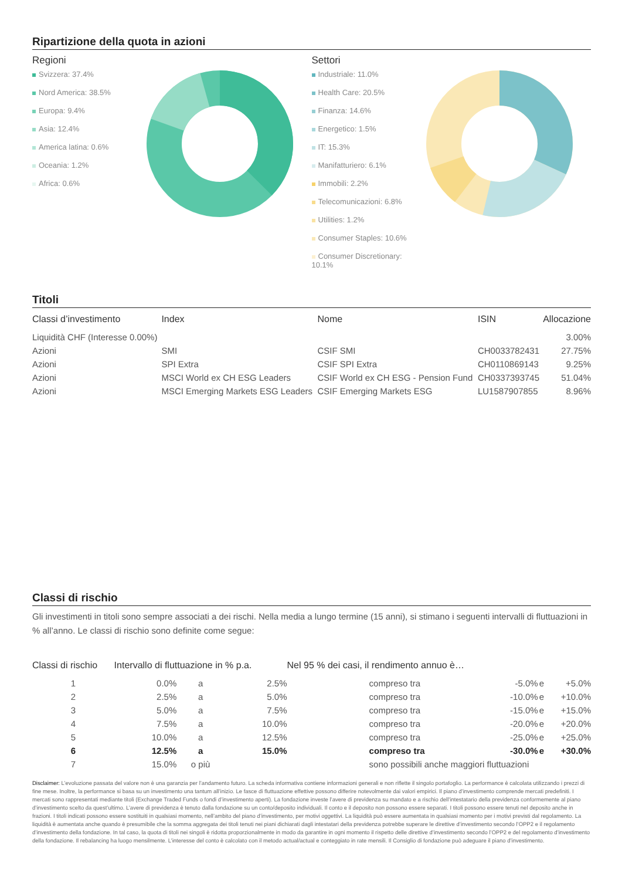Ripartizione della quota in azioni
Regioni
Svizzera: 37.4%
Nord America: 38.5%
Europa: 9.4%
Asia: 12.4%
America latina: 0.6%
Oceania: 1.2%
Africa: 0.6%
Settori
Industriale: 11.0%
Health Care: 20.5%
Finanza: 14.6%
Energetico: 1.5%
IT: 15.3%
Manifatturiero: 6.1%
Immobili: 2.2%
Telecomunicazioni: 6.8%
Utilities: 1.2%
Consumer Staples: 10.6%
Consumer Discretionary: 10.1%
Titoli
| Classi d’investimento | Index | Nome | ISIN | Allocazione |
| --- | --- | --- | --- | --- |
| Liquidità CHF (Interesse 0.00%) | | | | 3.00% |
| Azioni | SMI | CSIF SMI | CH0033782431 | 27.75% |
| Azioni | SPI Extra | CSIF SPI Extra | CH0110869143 | 9.25% |
| Azioni | MSCI World ex CH ESG Leaders | CSIF World ex CH ESG - Pension Fund | CH0337393745 | 51.04% |
| Azioni | MSCI Emerging Markets ESG Leaders | CSIF Emerging Markets ESG | LU1587907855 | 8.96% |
Classi di rischio
Gli investimenti in titoli sono sempre associati a dei rischi. Nella media a lungo termine (15 anni), si stimano i seguenti intervalli di fluttuazioni in % all’anno. Le classi di rischio sono definite come segue:
| Classi di rischio | Intervallo di fluttuazione in % p.a. | | | Nel 95 % dei casi, il rendimento annuo è… | | | |
| --- | --- | --- | --- | --- | --- | --- | --- |
| 1 | 0.0% | a | 2.5% | compreso tra | -5.0% | e | +5.0% |
| 2 | 2.5% | a | 5.0% | compreso tra | -10.0% | e | +10.0% |
| 3 | 5.0% | a | 7.5% | compreso tra | -15.0% | e | +15.0% |
| 4 | 7.5% | a | 10.0% | compreso tra | -20.0% | e | +20.0% |
| 5 | 10.0% | a | 12.5% | compreso tra | -25.0% | e | +25.0% |
| 6 | 12.5% | a | 15.0% | compreso tra | -30.0% | e | +30.0% |
| 7 | 15.0% | o più | | sono possibili anche maggiori fluttuazioni | | | |
Disclaimer: L’evoluzione passata del valore non è una garanzia per l’andamento futuro. La scheda informativa contiene informazioni generali e non riflette il singolo portafoglio. La performance è calcolata utilizzando i prezzi di fine mese. Inoltre, la performance si basa su un investimento una tantum all’inizio. Le fasce di fluttuazione effettive possono differire notevolmente dai valori empirici. Il piano d’investimento comprende mercati predefiniti. I mercati sono rappresentati mediante titoli (Exchange Traded Funds o fondi d’investimento aperti). La fondazione investe l’avere di previdenza su mandato e a rischio dell’intestatario della previdenza conformemente al piano d’investimento scelto da quest’ultimo. L’avere di previdenza è tenuto dalla fondazione su un conto/deposito individuali. Il conto e il deposito non possono essere separati. I titoli possono essere tenuti nel deposito anche in frazioni. I titoli indicati possono essere sostituiti in qualsiasi momento, nell’ambito del piano d’investimento, per motivi oggettivi. La liquidità può essere aumentata in qualsiasi momento per i motivi previsti dal regolamento. La liquidità è aumentata anche quando è presumibile che la somma aggregata dei titoli tenuti nei piani dichiarati dagli intestatari della previdenza potrebbe superare le direttive d’investimento secondo l’OPP2 e il regolamento d’investimento della fondazione. In tal caso, la quota di titoli nei singoli è ridotta proporzionalmente in modo da garantire in ogni momento il rispetto delle direttive d’investimento secondo l’OPP2 e del regolamento d’investimento della fondazione. Il rebalancing ha luogo mensilmente. L’interesse del conto è calcolato con il metodo actual/actual e conteggiato in rate mensili. Il Consiglio di fondazione può adeguare il piano d’investimento.